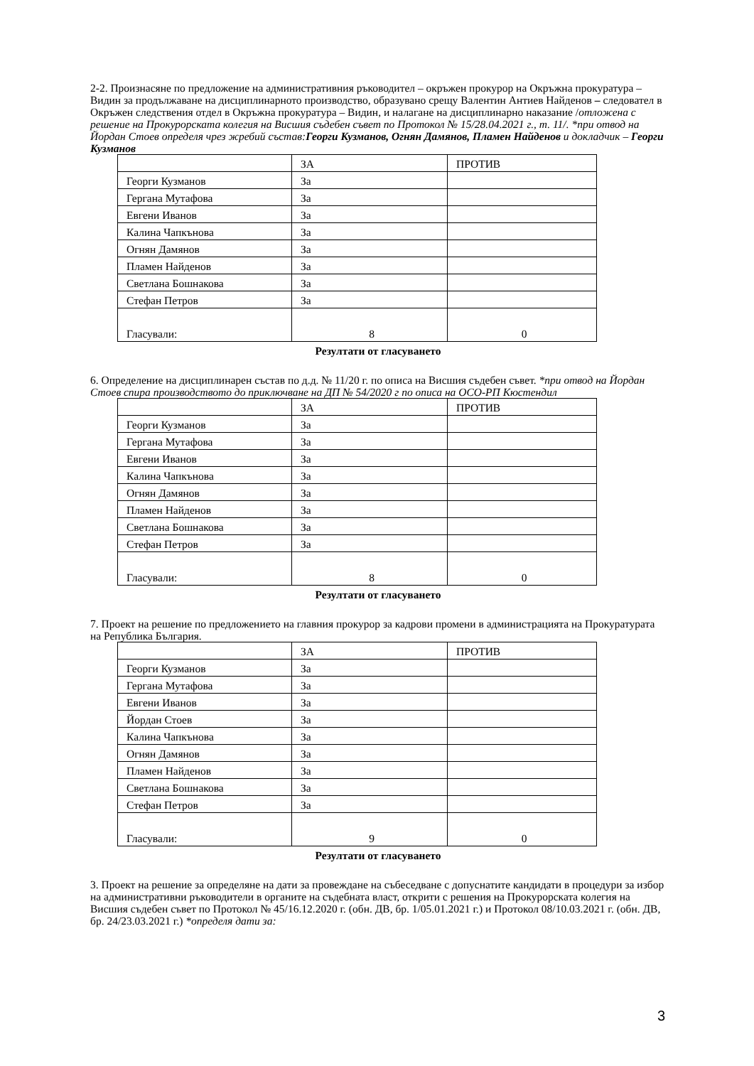2-2. Произнасяне по предложение на административния ръководител – окръжен прокурор на Окръжна прокуратура – Видин за продължаване на дисциплинарното производство, образувано срещу Валентин Антиев Найденов – следовател в Окръжен следствения отдел в Окръжна прокуратура – Видин, и налагане на дисциплинарно наказание /отложена с решение на Прокурорската колегия на Висшия съдебен съвет по Протокол № 15/28.04.2021 г., т. 11/. *при отвод на Йордан Стоев определя чрез жребий състав:Георги Кузманов, Огнян Дамянов, Пламен Найденов и докладчик – Георги Кузманов
| | ЗА | ПРОТИВ |
| Георги Кузманов | За | |
| Гергана Мутафова | За | |
| Евгени Иванов | За | |
| Калина Чапкънова | За | |
| Огнян Дамянов | За | |
| Пламен Найденов | За | |
| Светлана Бошнакова | За | |
| Стефан Петров | За | |
| Гласували: | 8 | 0 |
Резултати от гласуването
6. Определение на дисциплинарен състав по д.д. № 11/20 г. по описа на Висшия съдебен съвет. *при отвод на Йордан Стоев спира производството до приключване на ДП № 54/2020 г по описа на ОСО-РП Кюстендил
| | ЗА | ПРОТИВ |
| Георги Кузманов | За | |
| Гергана Мутафова | За | |
| Евгени Иванов | За | |
| Калина Чапкънова | За | |
| Огнян Дамянов | За | |
| Пламен Найденов | За | |
| Светлана Бошнакова | За | |
| Стефан Петров | За | |
| Гласували: | 8 | 0 |
Резултати от гласуването
7. Проект на решение по предложението на главния прокурор за кадрови промени в администрацията на Прокуратурата на Република България.
| | ЗА | ПРОТИВ |
| Георги Кузманов | За | |
| Гергана Мутафова | За | |
| Евгени Иванов | За | |
| Йордан Стоев | За | |
| Калина Чапкънова | За | |
| Огнян Дамянов | За | |
| Пламен Найденов | За | |
| Светлана Бошнакова | За | |
| Стефан Петров | За | |
| Гласували: | 9 | 0 |
Резултати от гласуването
3. Проект на решение за определяне на дати за провеждане на събеседване с допуснатите кандидати в процедури за избор на административни ръководители в органите на съдебната власт, открити с решения на Прокурорската колегия на Висшия съдебен съвет по Протокол № 45/16.12.2020 г. (обн. ДВ, бр. 1/05.01.2021 г.) и Протокол 08/10.03.2021 г. (обн. ДВ, бр. 24/23.03.2021 г.) *определя дати за:
3